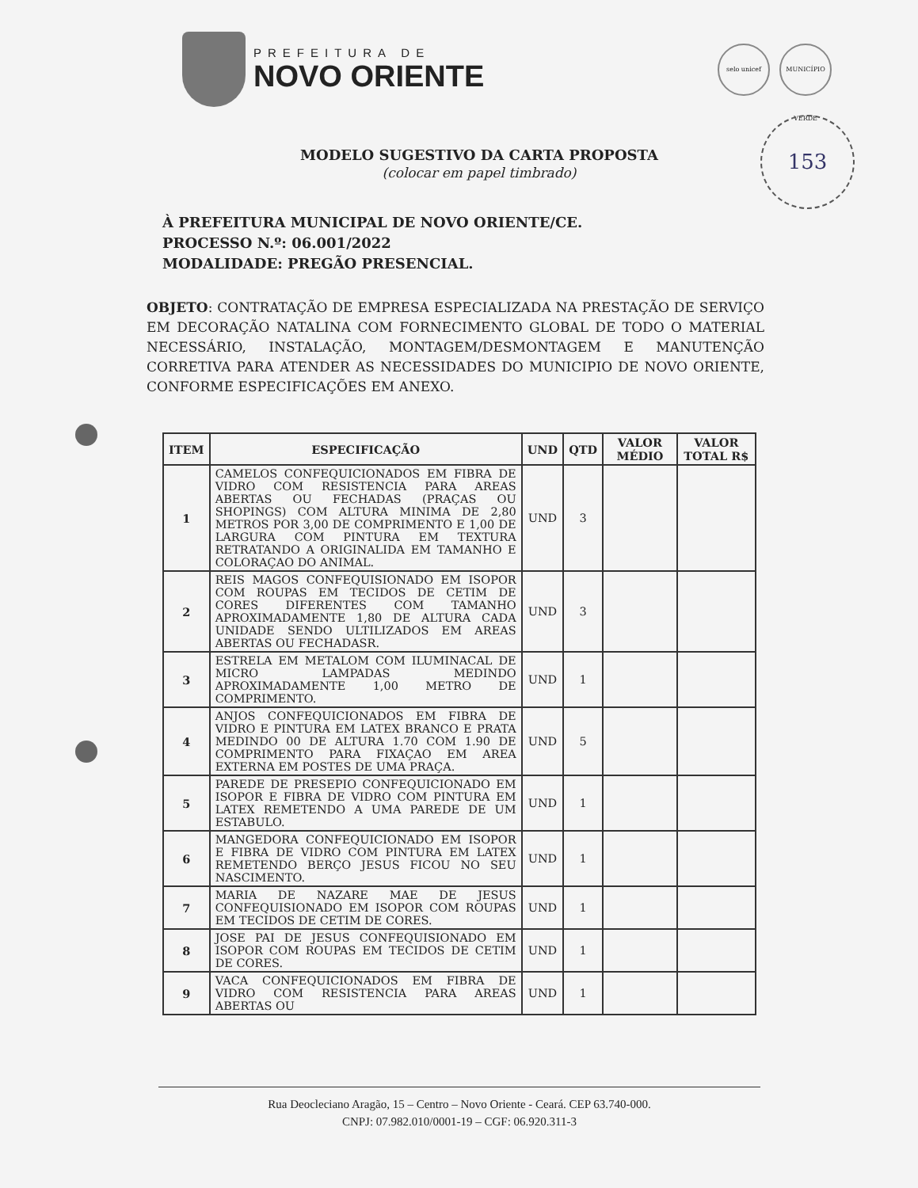PREFEITURA DE
NOVO ORIENTE
selo unicef MUNICÍPIO VERDE
153
MODELO SUGESTIVO DA CARTA PROPOSTA
(colocar em papel timbrado)
À PREFEITURA MUNICIPAL DE NOVO ORIENTE/CE.
PROCESSO N.º: 06.001/2022
MODALIDADE: PREGÃO PRESENCIAL.
OBJETO: CONTRATAÇÃO DE EMPRESA ESPECIALIZADA NA PRESTAÇÃO DE SERVIÇO EM DECORAÇÃO NATALINA COM FORNECIMENTO GLOBAL DE TODO O MATERIAL NECESSÁRIO, INSTALAÇÃO, MONTAGEM/DESMONTAGEM E MANUTENÇÃO CORRETIVA PARA ATENDER AS NECESSIDADES DO MUNICIPIO DE NOVO ORIENTE, CONFORME ESPECIFICAÇÕES EM ANEXO.
| ITEM | ESPECIFICAÇÃO | UND | QTD | VALOR MÉDIO | VALOR TOTAL R$ |
| --- | --- | --- | --- | --- | --- |
| 1 | CAMELOS CONFEQUICIONADOS EM FIBRA DE VIDRO COM RESISTENCIA PARA AREAS ABERTAS OU FECHADAS (PRAÇAS OU SHOPINGS) COM ALTURA MINIMA DE 2,80 METROS POR 3,00 DE COMPRIMENTO E 1,00 DE LARGURA COM PINTURA EM TEXTURA RETRATANDO A ORIGINALIDA EM TAMANHO E COLORAÇAO DO ANIMAL. | UND | 3 | | |
| 2 | REIS MAGOS CONFEQUISIONADO EM ISOPOR COM ROUPAS EM TECIDOS DE CETIM DE CORES DIFERENTES COM TAMANHO APROXIMADAMENTE 1,80 DE ALTURA CADA UNIDADE SENDO ULTILIZADOS EM AREAS ABERTAS OU FECHADASR. | UND | 3 | | |
| 3 | ESTRELA EM METALOM COM ILUMINACAL DE MICRO LAMPADAS MEDINDO APROXIMADAMENTE 1,00 METRO DE COMPRIMENTO. | UND | 1 | | |
| 4 | ANJOS CONFEQUICIONADOS EM FIBRA DE VIDRO E PINTURA EM LATEX BRANCO E PRATA MEDINDO 00 DE ALTURA 1.70 COM 1.90 DE COMPRIMENTO PARA FIXAÇAO EM AREA EXTERNA EM POSTES DE UMA PRAÇA. | UND | 5 | | |
| 5 | PAREDE DE PRESEPIO CONFEQUICIONADO EM ISOPOR E FIBRA DE VIDRO COM PINTURA EM LATEX REMETENDO A UMA PAREDE DE UM ESTABULO. | UND | 1 | | |
| 6 | MANGEDORA CONFEQUICIONADO EM ISOPOR E FIBRA DE VIDRO COM PINTURA EM LATEX REMETENDO BERÇO JESUS FICOU NO SEU NASCIMENTO. | UND | 1 | | |
| 7 | MARIA DE NAZARE MAE DE JESUS CONFEQUISIONADO EM ISOPOR COM ROUPAS EM TECIDOS DE CETIM DE CORES. | UND | 1 | | |
| 8 | JOSE PAI DE JESUS CONFEQUISIONADO EM ISOPOR COM ROUPAS EM TECIDOS DE CETIM DE CORES. | UND | 1 | | |
| 9 | VACA CONFEQUICIONADOS EM FIBRA DE VIDRO COM RESISTENCIA PARA AREAS ABERTAS OU | UND | 1 | | |
Rua Deocleciano Aragão, 15 – Centro – Novo Oriente - Ceará. CEP 63.740-000.
CNPJ: 07.982.010/0001-19 – CGF: 06.920.311-3